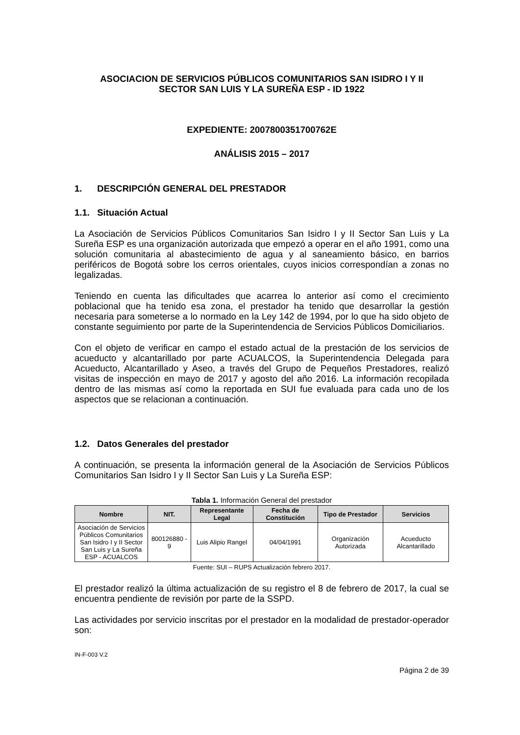ASOCIACION DE SERVICIOS PÚBLICOS COMUNITARIOS SAN ISIDRO I Y II
SECTOR SAN LUIS Y LA SUREÑA ESP - ID 1922
EXPEDIENTE: 2007800351700762E
ANÁLISIS 2015 – 2017
1. DESCRIPCIÓN GENERAL DEL PRESTADOR
1.1. Situación Actual
La Asociación de Servicios Públicos Comunitarios San Isidro I y II Sector San Luis y La Sureña ESP es una organización autorizada que empezó a operar en el año 1991, como una solución comunitaria al abastecimiento de agua y al saneamiento básico, en barrios periféricos de Bogotá sobre los cerros orientales, cuyos inicios correspondían a zonas no legalizadas.
Teniendo en cuenta las dificultades que acarrea lo anterior así como el crecimiento poblacional que ha tenido esa zona, el prestador ha tenido que desarrollar la gestión necesaria para someterse a lo normado en la Ley 142 de 1994, por lo que ha sido objeto de constante seguimiento por parte de la Superintendencia de Servicios Públicos Domiciliarios.
Con el objeto de verificar en campo el estado actual de la prestación de los servicios de acueducto y alcantarillado por parte ACUALCOS, la Superintendencia Delegada para Acueducto, Alcantarillado y Aseo, a través del Grupo de Pequeños Prestadores, realizó visitas de inspección en mayo de 2017 y agosto del año 2016. La información recopilada dentro de las mismas así como la reportada en SUI fue evaluada para cada uno de los aspectos que se relacionan a continuación.
1.2. Datos Generales del prestador
A continuación, se presenta la información general de la Asociación de Servicios Públicos Comunitarios San Isidro I y II Sector San Luis y La Sureña ESP:
Tabla 1. Información General del prestador
| Nombre | NIT. | Representante Legal | Fecha de Constitución | Tipo de Prestador | Servicios |
| --- | --- | --- | --- | --- | --- |
| Asociación de Servicios Públicos Comunitarios San Isidro I y II Sector San Luis y La Sureña ESP - ACUALCOS | 800126880 - 9 | Luis Alipio Rangel | 04/04/1991 | Organización Autorizada | Acueducto Alcantarillado |
Fuente: SUI – RUPS Actualización febrero 2017.
El prestador realizó la última actualización de su registro el 8 de febrero de 2017, la cual se encuentra pendiente de revisión por parte de la SSPD.
Las actividades por servicio inscritas por el prestador en la modalidad de prestador-operador son:
IN-F-003 V.2
Página 2 de 39